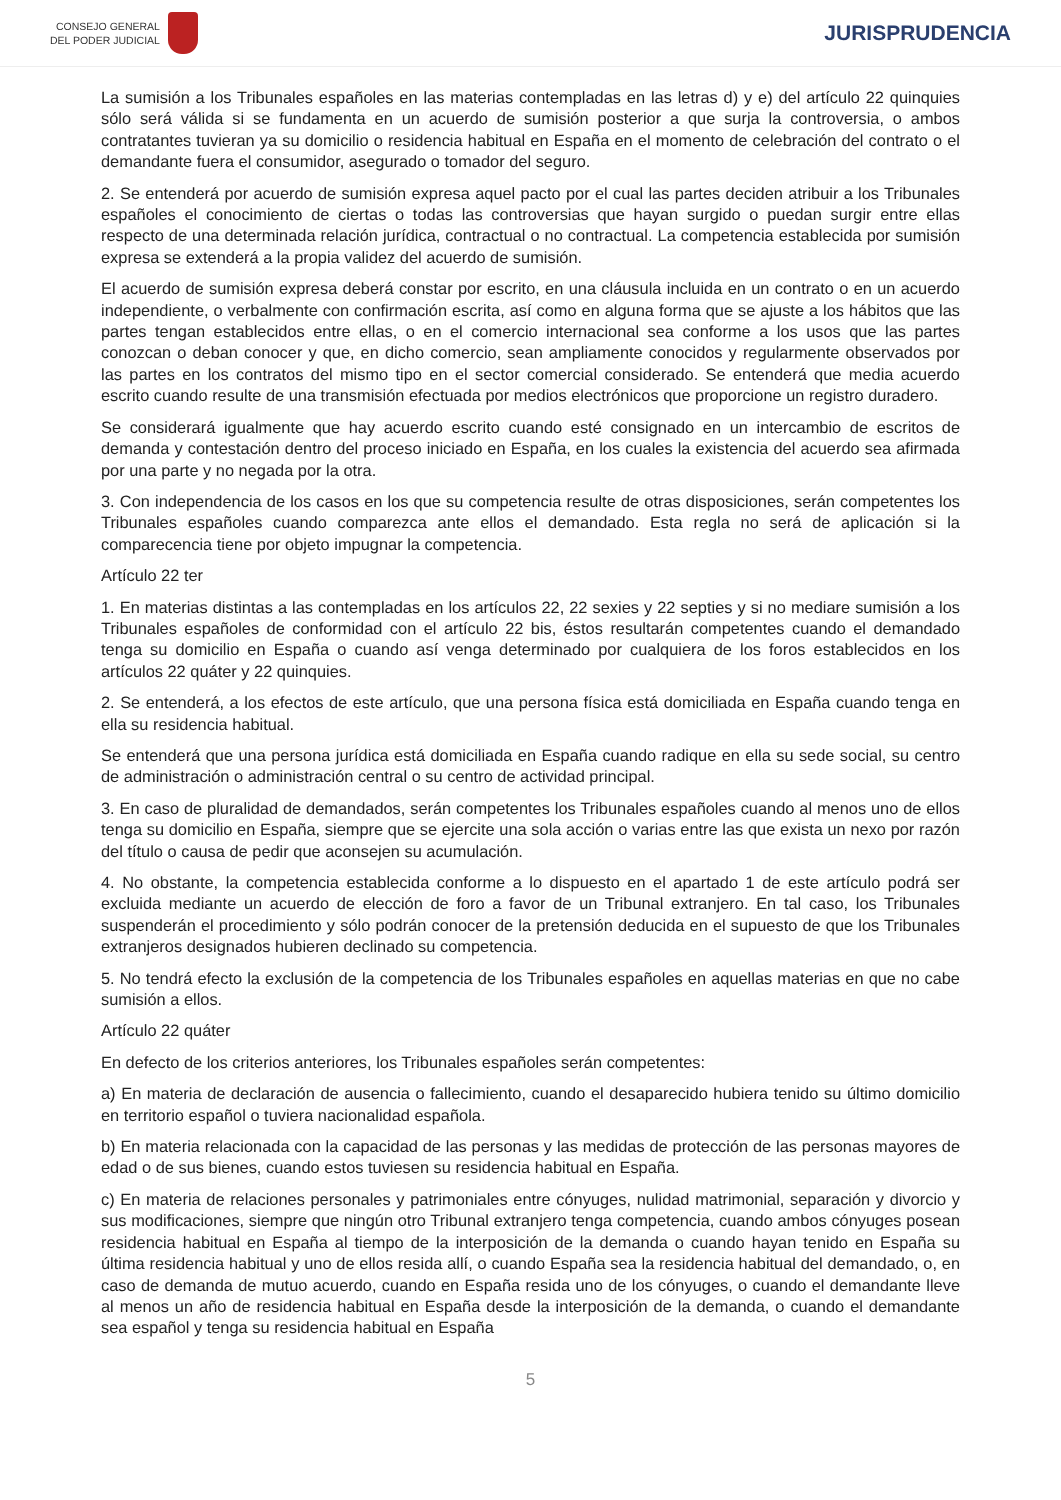CONSEJO GENERAL
DEL PODER JUDICIAL
JURISPRUDENCIA
La sumisión a los Tribunales españoles en las materias contempladas en las letras d) y e) del artículo 22 quinquies sólo será válida si se fundamenta en un acuerdo de sumisión posterior a que surja la controversia, o ambos contratantes tuvieran ya su domicilio o residencia habitual en España en el momento de celebración del contrato o el demandante fuera el consumidor, asegurado o tomador del seguro.
2. Se entenderá por acuerdo de sumisión expresa aquel pacto por el cual las partes deciden atribuir a los Tribunales españoles el conocimiento de ciertas o todas las controversias que hayan surgido o puedan surgir entre ellas respecto de una determinada relación jurídica, contractual o no contractual. La competencia establecida por sumisión expresa se extenderá a la propia validez del acuerdo de sumisión.
El acuerdo de sumisión expresa deberá constar por escrito, en una cláusula incluida en un contrato o en un acuerdo independiente, o verbalmente con confirmación escrita, así como en alguna forma que se ajuste a los hábitos que las partes tengan establecidos entre ellas, o en el comercio internacional sea conforme a los usos que las partes conozcan o deban conocer y que, en dicho comercio, sean ampliamente conocidos y regularmente observados por las partes en los contratos del mismo tipo en el sector comercial considerado. Se entenderá que media acuerdo escrito cuando resulte de una transmisión efectuada por medios electrónicos que proporcione un registro duradero.
Se considerará igualmente que hay acuerdo escrito cuando esté consignado en un intercambio de escritos de demanda y contestación dentro del proceso iniciado en España, en los cuales la existencia del acuerdo sea afirmada por una parte y no negada por la otra.
3. Con independencia de los casos en los que su competencia resulte de otras disposiciones, serán competentes los Tribunales españoles cuando comparezca ante ellos el demandado. Esta regla no será de aplicación si la comparecencia tiene por objeto impugnar la competencia.
Artículo 22 ter
1. En materias distintas a las contempladas en los artículos 22, 22 sexies y 22 septies y si no mediare sumisión a los Tribunales españoles de conformidad con el artículo 22 bis, éstos resultarán competentes cuando el demandado tenga su domicilio en España o cuando así venga determinado por cualquiera de los foros establecidos en los artículos 22 quáter y 22 quinquies.
2. Se entenderá, a los efectos de este artículo, que una persona física está domiciliada en España cuando tenga en ella su residencia habitual.
Se entenderá que una persona jurídica está domiciliada en España cuando radique en ella su sede social, su centro de administración o administración central o su centro de actividad principal.
3. En caso de pluralidad de demandados, serán competentes los Tribunales españoles cuando al menos uno de ellos tenga su domicilio en España, siempre que se ejercite una sola acción o varias entre las que exista un nexo por razón del título o causa de pedir que aconsejen su acumulación.
4. No obstante, la competencia establecida conforme a lo dispuesto en el apartado 1 de este artículo podrá ser excluida mediante un acuerdo de elección de foro a favor de un Tribunal extranjero. En tal caso, los Tribunales suspenderán el procedimiento y sólo podrán conocer de la pretensión deducida en el supuesto de que los Tribunales extranjeros designados hubieren declinado su competencia.
5. No tendrá efecto la exclusión de la competencia de los Tribunales españoles en aquellas materias en que no cabe sumisión a ellos.
Artículo 22 quáter
En defecto de los criterios anteriores, los Tribunales españoles serán competentes:
a) En materia de declaración de ausencia o fallecimiento, cuando el desaparecido hubiera tenido su último domicilio en territorio español o tuviera nacionalidad española.
b) En materia relacionada con la capacidad de las personas y las medidas de protección de las personas mayores de edad o de sus bienes, cuando estos tuviesen su residencia habitual en España.
c) En materia de relaciones personales y patrimoniales entre cónyuges, nulidad matrimonial, separación y divorcio y sus modificaciones, siempre que ningún otro Tribunal extranjero tenga competencia, cuando ambos cónyuges posean residencia habitual en España al tiempo de la interposición de la demanda o cuando hayan tenido en España su última residencia habitual y uno de ellos resida allí, o cuando España sea la residencia habitual del demandado, o, en caso de demanda de mutuo acuerdo, cuando en España resida uno de los cónyuges, o cuando el demandante lleve al menos un año de residencia habitual en España desde la interposición de la demanda, o cuando el demandante sea español y tenga su residencia habitual en España
5